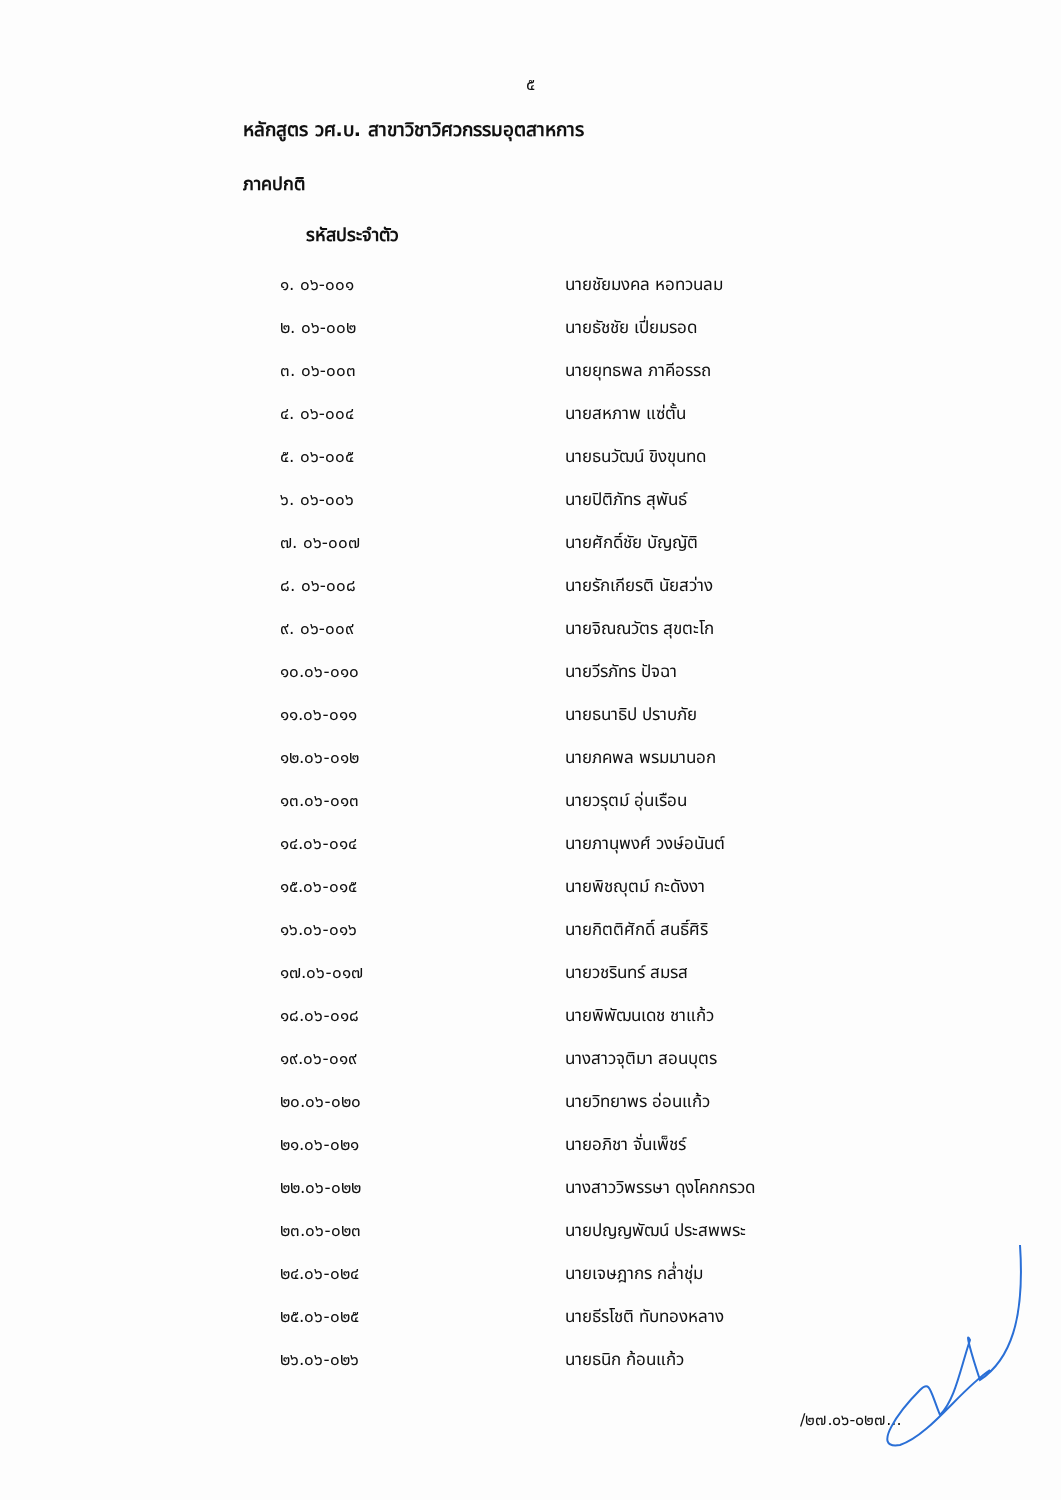๕
หลักสูตร วศ.บ. สาขาวิชาวิศวกรรมอุตสาหการ
ภาคปกติ
รหัสประจำตัว
| ๑. ๐๖-๐๐๑ | นายชัยมงคล หอทวนลม |
| ๒. ๐๖-๐๐๒ | นายธัชชัย เปี่ยมรอด |
| ๓. ๐๖-๐๐๓ | นายยุทธพล ภาคีอรรถ |
| ๔. ๐๖-๐๐๔ | นายสหภาพ แซ่ตั้น |
| ๕. ๐๖-๐๐๕ | นายธนวัฒน์ ขิงขุนทด |
| ๖. ๐๖-๐๐๖ | นายปิติภัทร สุพันธ์ |
| ๗. ๐๖-๐๐๗ | นายศักดิ์ชัย บัญญัติ |
| ๘. ๐๖-๐๐๘ | นายรักเกียรติ นัยสว่าง |
| ๙. ๐๖-๐๐๙ | นายจิณณวัตร สุขตะโก |
| ๑๐.๐๖-๐๑๐ | นายวีรภัทร ปัจฉา |
| ๑๑.๐๖-๐๑๑ | นายธนาธิป ปราบภัย |
| ๑๒.๐๖-๐๑๒ | นายภคพล พรมมานอก |
| ๑๓.๐๖-๐๑๓ | นายวรุตม์ อุ่นเรือน |
| ๑๔.๐๖-๐๑๔ | นายภานุพงศ์ วงษ์อนันต์ |
| ๑๕.๐๖-๐๑๕ | นายพิชญุตม์ กะดังงา |
| ๑๖.๐๖-๐๑๖ | นายกิตติศักดิ์ สนธิ์ศิริ |
| ๑๗.๐๖-๐๑๗ | นายวชรินทร์ สมรส |
| ๑๘.๐๖-๐๑๘ | นายพิพัฒนเดช ชาแก้ว |
| ๑๙.๐๖-๐๑๙ | นางสาวจุติมา สอนบุตร |
| ๒๐.๐๖-๐๒๐ | นายวิทยาพร อ่อนแก้ว |
| ๒๑.๐๖-๐๒๑ | นายอภิชา จั่นเพ็ชร์ |
| ๒๒.๐๖-๐๒๒ | นางสาววิพรรษา ดุงโคกกรวด |
| ๒๓.๐๖-๐๒๓ | นายปญญพัฒน์ ประสพพระ |
| ๒๔.๐๖-๐๒๔ | นายเจษฎากร กล่ำชุ่ม |
| ๒๕.๐๖-๐๒๕ | นายธีรโชติ ทับทองหลาง |
| ๒๖.๐๖-๐๒๖ | นายธนิก ก้อนแก้ว |
/๒๗.๐๖-๐๒๗...